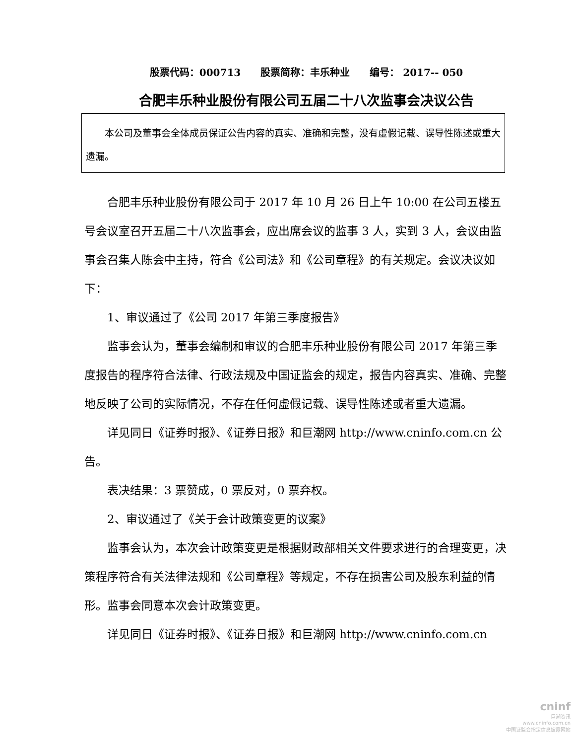股票代码：000713　　股票简称：丰乐种业　　编号： 2017-- 050
合肥丰乐种业股份有限公司五届二十八次监事会决议公告
本公司及董事会全体成员保证公告内容的真实、准确和完整，没有虚假记载、误导性陈述或重大遗漏。
合肥丰乐种业股份有限公司于 2017 年 10 月 26 日上午 10:00 在公司五楼五号会议室召开五届二十八次监事会，应出席会议的监事 3 人，实到 3 人，会议由监事会召集人陈会中主持，符合《公司法》和《公司章程》的有关规定。会议决议如下：
1、审议通过了《公司 2017 年第三季度报告》
监事会认为，董事会编制和审议的合肥丰乐种业股份有限公司 2017 年第三季度报告的程序符合法律、行政法规及中国证监会的规定，报告内容真实、准确、完整地反映了公司的实际情况，不存在任何虚假记载、误导性陈述或者重大遗漏。
详见同日《证券时报》、《证券日报》和巨潮网 http://www.cninfo.com.cn 公告。
表决结果：3 票赞成，0 票反对，0 票弃权。
2、审议通过了《关于会计政策变更的议案》
监事会认为，本次会计政策变更是根据财政部相关文件要求进行的合理变更，决策程序符合有关法律法规和《公司章程》等规定，不存在损害公司及股东利益的情形。监事会同意本次会计政策变更。
详见同日《证券时报》、《证券日报》和巨潮网 http://www.cninfo.com.cn
cninf
巨潮资讯
www.cninfo.com.cn
中国证监会指定信息披露网站